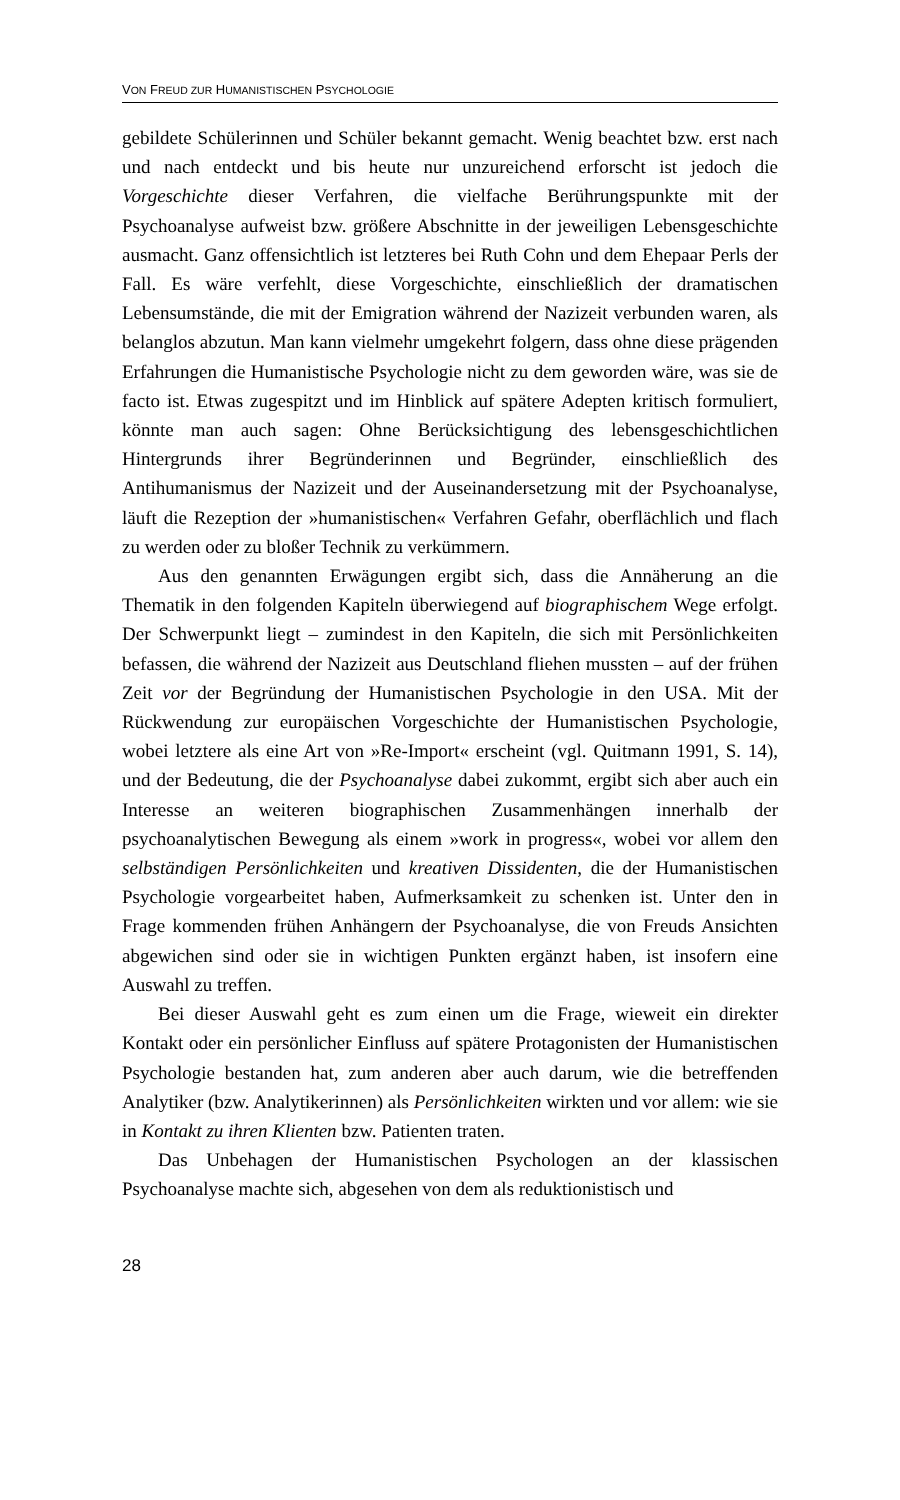VON FREUD ZUR HUMANISTISCHEN PSYCHOLOGIE
gebildete Schülerinnen und Schüler bekannt gemacht. Wenig beachtet bzw. erst nach und nach entdeckt und bis heute nur unzureichend erforscht ist jedoch die Vorgeschichte dieser Verfahren, die vielfache Berührungspunkte mit der Psychoanalyse aufweist bzw. größere Abschnitte in der jeweiligen Lebensgeschichte ausmacht. Ganz offensichtlich ist letzteres bei Ruth Cohn und dem Ehepaar Perls der Fall. Es wäre verfehlt, diese Vorgeschichte, einschließlich der dramatischen Lebensumstände, die mit der Emigration während der Nazizeit verbunden waren, als belanglos abzutun. Man kann vielmehr umgekehrt folgern, dass ohne diese prägenden Erfahrungen die Humanistische Psychologie nicht zu dem geworden wäre, was sie de facto ist. Etwas zugespitzt und im Hinblick auf spätere Adepten kritisch formuliert, könnte man auch sagen: Ohne Berücksichtigung des lebensgeschichtlichen Hintergrunds ihrer Begründerinnen und Begründer, einschließlich des Antihumanismus der Nazizeit und der Auseinandersetzung mit der Psychoanalyse, läuft die Rezeption der »humanistischen« Verfahren Gefahr, oberflächlich und flach zu werden oder zu bloßer Technik zu verkümmern.
Aus den genannten Erwägungen ergibt sich, dass die Annäherung an die Thematik in den folgenden Kapiteln überwiegend auf biographischem Wege erfolgt. Der Schwerpunkt liegt – zumindest in den Kapiteln, die sich mit Persönlichkeiten befassen, die während der Nazizeit aus Deutschland fliehen mussten – auf der frühen Zeit vor der Begründung der Humanistischen Psychologie in den USA. Mit der Rückwendung zur europäischen Vorgeschichte der Humanistischen Psychologie, wobei letztere als eine Art von »Re-Import« erscheint (vgl. Quitmann 1991, S. 14), und der Bedeutung, die der Psychoanalyse dabei zukommt, ergibt sich aber auch ein Interesse an weiteren biographischen Zusammenhängen innerhalb der psychoanalytischen Bewegung als einem »work in progress«, wobei vor allem den selbständigen Persönlichkeiten und kreativen Dissidenten, die der Humanistischen Psychologie vorgearbeitet haben, Aufmerksamkeit zu schenken ist. Unter den in Frage kommenden frühen Anhängern der Psychoanalyse, die von Freuds Ansichten abgewichen sind oder sie in wichtigen Punkten ergänzt haben, ist insofern eine Auswahl zu treffen.
Bei dieser Auswahl geht es zum einen um die Frage, wieweit ein direkter Kontakt oder ein persönlicher Einfluss auf spätere Protagonisten der Humanistischen Psychologie bestanden hat, zum anderen aber auch darum, wie die betreffenden Analytiker (bzw. Analytikerinnen) als Persönlichkeiten wirkten und vor allem: wie sie in Kontakt zu ihren Klienten bzw. Patienten traten.
Das Unbehagen der Humanistischen Psychologen an der klassischen Psychoanalyse machte sich, abgesehen von dem als reduktionistisch und
28